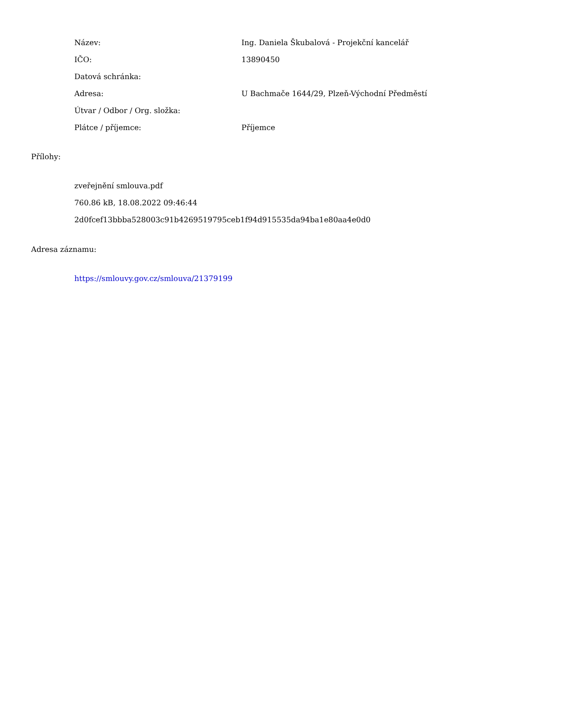| Název: | Ing. Daniela Škubalová - Projekční kancelář |
| IČO: | 13890450 |
| Datová schránka: | |
| Adresa: | U Bachmače 1644/29, Plzeň-Východní Předměstí |
| Útvar / Odbor / Org. složka: | |
| Plátce / příjemce: | Příjemce |
Přílohy:
zveřejnění smlouva.pdf
760.86 kB, 18.08.2022 09:46:44
2d0fcef13bbba528003c91b4269519795ceb1f94d915535da94ba1e80aa4e0d0
Adresa záznamu:
https://smlouvy.gov.cz/smlouva/21379199